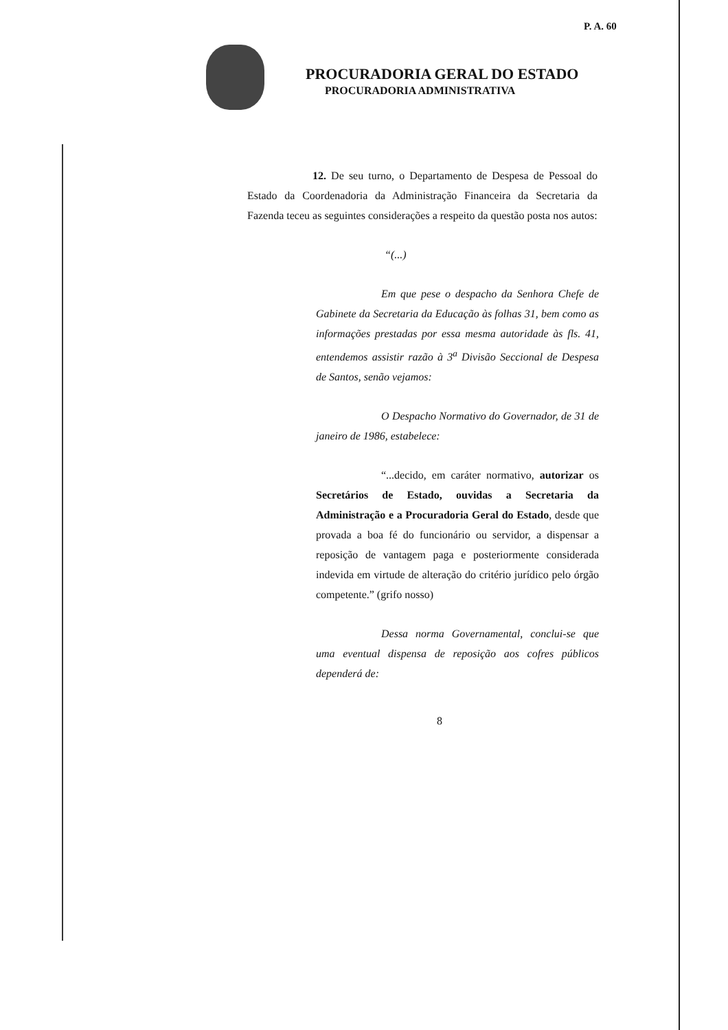P. A. 60
PROCURADORIA GERAL DO ESTADO
PROCURADORIA ADMINISTRATIVA
12. De seu turno, o Departamento de Despesa de Pessoal do Estado da Coordenadoria da Administração Financeira da Secretaria da Fazenda teceu as seguintes considerações a respeito da questão posta nos autos:
“(...)
Em que pese o despacho da Senhora Chefe de Gabinete da Secretaria da Educação às folhas 31, bem como as informações prestadas por essa mesma autoridade às fls. 41, entendemos assistir razão à 3<sup>a</sup> Divisão Seccional de Despesa de Santos, senão vejamos:
O Despacho Normativo do Governador, de 31 de janeiro de 1986, estabelece:
“...decido, em caráter normativo, autorizar os Secretários de Estado, ouvidas a Secretaria da Administração e a Procuradoria Geral do Estado, desde que provada a boa fé do funcionário ou servidor, a dispensar a reposição de vantagem paga e posteriormente considerada indevida em virtude de alteração do critério jurídico pelo órgão competente.” (grifo nosso)
Dessa norma Governamental, conclui-se que uma eventual dispensa de reposição aos cofres públicos dependerá de:
8